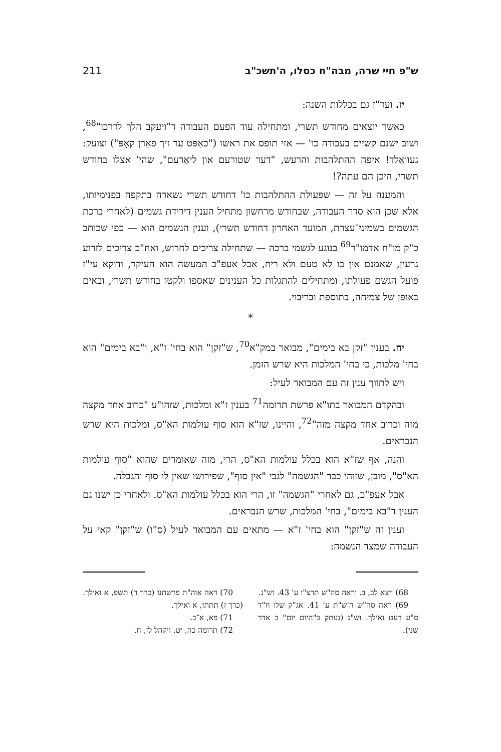ש"פ חיי שרה, מבה"ח כסלו, ה'תשכ"ב 211
יז. ועד"ז גם בכללות השנה:
כאשר יוצאים מחודש תשרי, ומתחילה עוד הפעם העבודה ד"ויעקב הלך לדרכו"<sup>68</sup>, ושוב ישנם קשיים בעבודה כו' — אזי תופס את ראשו ("כאַפּט ער זיך פאַרן קאָפּ") וצועק: געוואַלד! איפה ההתלהבות והרעש, "דער שטורעם און ליאַרעם", שהי' אצלו בחודש תשרי, היכן הם עתה?!
והמענה על זה — שפעולת ההתלהבות כו' דחודש תשרי נשארה בתקפה בפנימיותו, אלא שכן הוא סדר העבודה, שבחודש מרחשון מתחיל הענין דירידת גשמים (לאחרי ברכת הגשמים בשמיני־עצרת, המועד האחרון דחודש תשרי), וענין הגשמים הוא — כפי שכותב כ"ק מו"ח אדמו"ר<sup>69</sup> בנוגע לגשמי ברכה — שתחילה צריכים לחרוש, ואח"כ צריכים לזרוע גרעין, שאמנם אין בו לא טעם ולא ריח, אבל אעפ"כ המעשה הוא העיקר, ודוקא עי"ז פועל הגשם פעולתו, ומתחילים להתגלות כל הענינים שאספו ולקטו בחודש תשרי, ובאים באופן של צמיחה, בתוספת ובריבוי.
*
יח. בענין "זקן בא בימים", מבואר במק"א<sup>70</sup>, ש"זקן" הוא בחי' ז"א, ו"בא בימים" הוא בחי' מלכות, כי בחי' המלכות היא שרש הזמן.
ויש לתווך ענין זה עם המבואר לעיל:
ובהקדם המבואר בתו"א פרשת תרומה<sup>71</sup> בענין ז"א ומלכות, שזהו"ע "כרוב אחד מקצה מזה וכרוב אחד מקצה מזה"<sup>72</sup>, והיינו, שז"א הוא סוף עולמות הא"ס, ומלכות היא שרש הנבראים.
והנה, אף שז"א הוא בכלל עולמות הא"ס, הרי, מזה שאומרים שהוא "סוף עולמות הא"ס", מובן, שזוהי כבר "הגשמה" לגבי "אין סוף", שפירושו שאין לו סוף והגבלה.
אבל אעפ"כ, גם לאחרי "הגשמה" זו, הרי הוא בכלל עולמות הא"ס. ולאחרי כן ישנו גם הענין ד"בא בימים", בחי' המלכות, שרש הנבראים.
וענין זה ש"זקן" הוא בחי' ז"א — מתאים עם המבואר לעיל (ס"ו) ש"זקן" קאי על העבודה שמצד הנשמה:
68) ויצא לב, ב. וראה סה"ש תרצ"ו ע' 43. וש"נ.
69) ראה סה"ש ה'ש"ת ע' 41. אג"ק שלו ח"ד ס"ע רעט ואילך. וש"נ (נעתק ב"היום יום" ב אדר שני).
70) ראה אוה"ת פרשתנו (כרך ד) תשפ, א ואילך. (כרך ז) תתתז, א ואילך.
71) פא, א־ב.
72) תרומה כה, יט. ויקהל לז, ח.